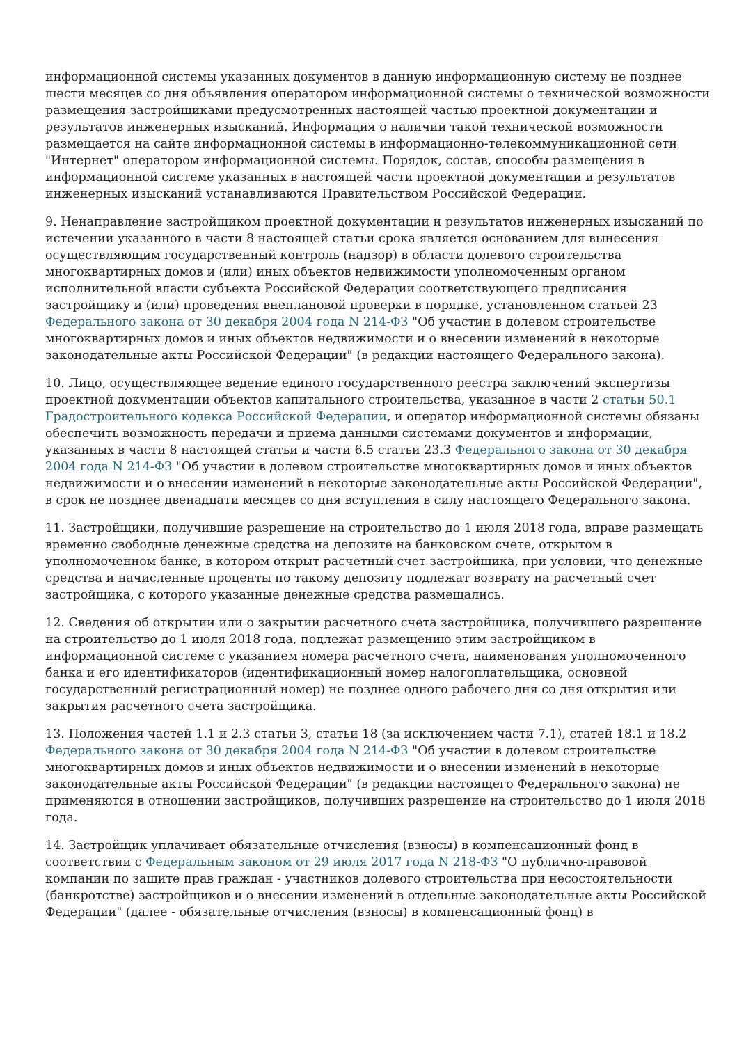информационной системы указанных документов в данную информационную систему не позднее шести месяцев со дня объявления оператором информационной системы о технической возможности размещения застройщиками предусмотренных настоящей частью проектной документации и результатов инженерных изысканий. Информация о наличии такой технической возможности размещается на сайте информационной системы в информационно-телекоммуникационной сети "Интернет" оператором информационной системы. Порядок, состав, способы размещения в информационной системе указанных в настоящей части проектной документации и результатов инженерных изысканий устанавливаются Правительством Российской Федерации.
9. Ненаправление застройщиком проектной документации и результатов инженерных изысканий по истечении указанного в части 8 настоящей статьи срока является основанием для вынесения осуществляющим государственный контроль (надзор) в области долевого строительства многоквартирных домов и (или) иных объектов недвижимости уполномоченным органом исполнительной власти субъекта Российской Федерации соответствующего предписания застройщику и (или) проведения внеплановой проверки в порядке, установленном статьей 23 Федерального закона от 30 декабря 2004 года N 214-ФЗ "Об участии в долевом строительстве многоквартирных домов и иных объектов недвижимости и о внесении изменений в некоторые законодательные акты Российской Федерации" (в редакции настоящего Федерального закона).
10. Лицо, осуществляющее ведение единого государственного реестра заключений экспертизы проектной документации объектов капитального строительства, указанное в части 2 статьи 50.1 Градостроительного кодекса Российской Федерации, и оператор информационной системы обязаны обеспечить возможность передачи и приема данными системами документов и информации, указанных в части 8 настоящей статьи и части 6.5 статьи 23.3 Федерального закона от 30 декабря 2004 года N 214-ФЗ "Об участии в долевом строительстве многоквартирных домов и иных объектов недвижимости и о внесении изменений в некоторые законодательные акты Российской Федерации", в срок не позднее двенадцати месяцев со дня вступления в силу настоящего Федерального закона.
11. Застройщики, получившие разрешение на строительство до 1 июля 2018 года, вправе размещать временно свободные денежные средства на депозите на банковском счете, открытом в уполномоченном банке, в котором открыт расчетный счет застройщика, при условии, что денежные средства и начисленные проценты по такому депозиту подлежат возврату на расчетный счет застройщика, с которого указанные денежные средства размещались.
12. Сведения об открытии или о закрытии расчетного счета застройщика, получившего разрешение на строительство до 1 июля 2018 года, подлежат размещению этим застройщиком в информационной системе с указанием номера расчетного счета, наименования уполномоченного банка и его идентификаторов (идентификационный номер налогоплательщика, основной государственный регистрационный номер) не позднее одного рабочего дня со дня открытия или закрытия расчетного счета застройщика.
13. Положения частей 1.1 и 2.3 статьи 3, статьи 18 (за исключением части 7.1), статей 18.1 и 18.2 Федерального закона от 30 декабря 2004 года N 214-ФЗ "Об участии в долевом строительстве многоквартирных домов и иных объектов недвижимости и о внесении изменений в некоторые законодательные акты Российской Федерации" (в редакции настоящего Федерального закона) не применяются в отношении застройщиков, получивших разрешение на строительство до 1 июля 2018 года.
14. Застройщик уплачивает обязательные отчисления (взносы) в компенсационный фонд в соответствии с Федеральным законом от 29 июля 2017 года N 218-ФЗ "О публично-правовой компании по защите прав граждан - участников долевого строительства при несостоятельности (банкротстве) застройщиков и о внесении изменений в отдельные законодательные акты Российской Федерации" (далее - обязательные отчисления (взносы) в компенсационный фонд) в